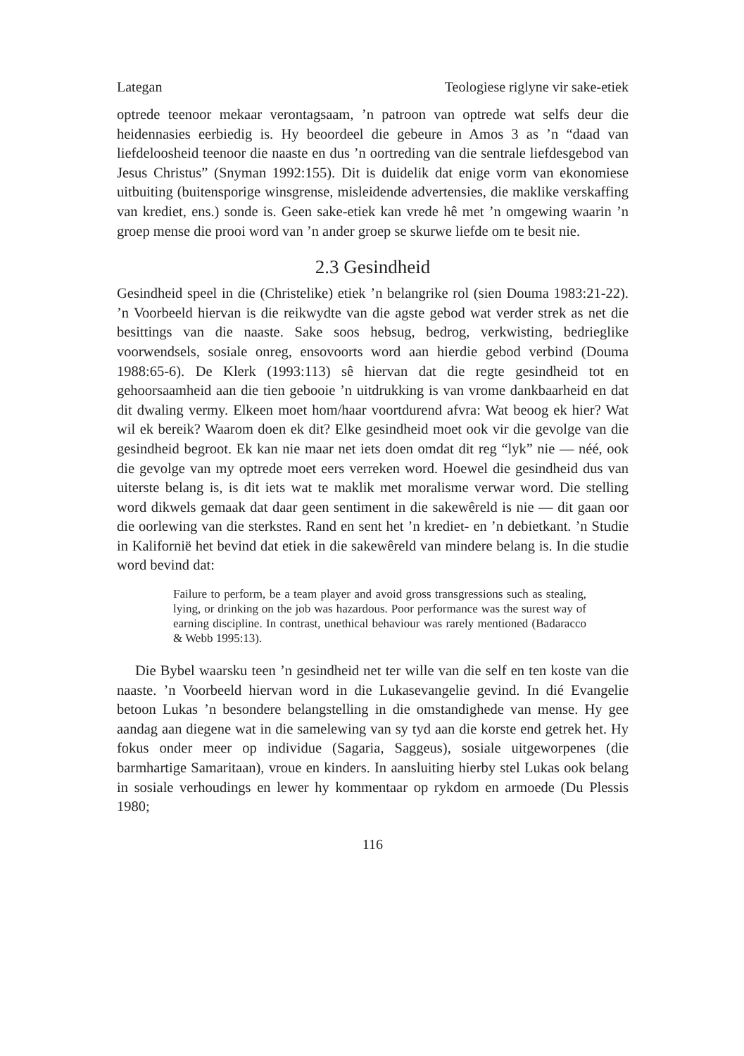Lategan Teologiese riglyne vir sake-etiek
optrede teenoor mekaar verontagsaam, ’n patroon van optrede wat selfs deur die heidennasies eerbiedig is. Hy beoordeel die gebeure in Amos 3 as ’n “daad van liefdeloosheid teenoor die naaste en dus ’n oortreding van die sentrale liefdesgebod van Jesus Christus” (Snyman 1992:155). Dit is duidelik dat enige vorm van ekonomiese uitbuiting (buitensporige winsgrense, misleidende advertensies, die maklike verskaffing van krediet, ens.) sonde is. Geen sake-etiek kan vrede hê met ’n omgewing waarin ’n groep mense die prooi word van ’n ander groep se skurwe liefde om te besit nie.
2.3 Gesindheid
Gesindheid speel in die (Christelike) etiek ’n belangrike rol (sien Douma 1983:21-22). ’n Voorbeeld hiervan is die reikwydte van die agste gebod wat verder strek as net die besittings van die naaste. Sake soos hebsug, bedrog, verkwisting, bedrieglike voorwendsels, sosiale onreg, ensovoorts word aan hierdie gebod verbind (Douma 1988:65-6). De Klerk (1993:113) sê hiervan dat die regte gesindheid tot en gehoorsaamheid aan die tien gebooie ’n uitdrukking is van vrome dankbaarheid en dat dit dwaling vermy. Elkeen moet hom/haar voortdurend afvra: Wat beoog ek hier? Wat wil ek bereik? Waarom doen ek dit? Elke gesindheid moet ook vir die gevolge van die gesindheid begroot. Ek kan nie maar net iets doen omdat dit reg “lyk” nie — néé, ook die gevolge van my optrede moet eers verreken word. Hoewel die gesindheid dus van uiterste belang is, is dit iets wat te maklik met moralisme verwar word. Die stelling word dikwels gemaak dat daar geen sentiment in die sakewêreld is nie — dit gaan oor die oorlewing van die sterkstes. Rand en sent het ’n krediet- en ’n debietkant. ’n Studie in Kalifornië het bevind dat etiek in die sakewêreld van mindere belang is. In die studie word bevind dat:
Failure to perform, be a team player and avoid gross transgressions such as stealing, lying, or drinking on the job was hazardous. Poor performance was the surest way of earning discipline. In contrast, unethical behaviour was rarely mentioned (Badaracco & Webb 1995:13).
Die Bybel waarsku teen ’n gesindheid net ter wille van die self en ten koste van die naaste. ’n Voorbeeld hiervan word in die Lukasevangelie gevind. In dié Evangelie betoon Lukas ’n besondere belangstelling in die omstandighede van mense. Hy gee aandag aan diegene wat in die samelewing van sy tyd aan die korste end getrek het. Hy fokus onder meer op individue (Sagaria, Saggeus), sosiale uitgeworpenes (die barmhartige Samaritaan), vroue en kinders. In aansluiting hierby stel Lukas ook belang in sosiale verhoudings en lewer hy kommentaar op rykdom en armoede (Du Plessis 1980;
116